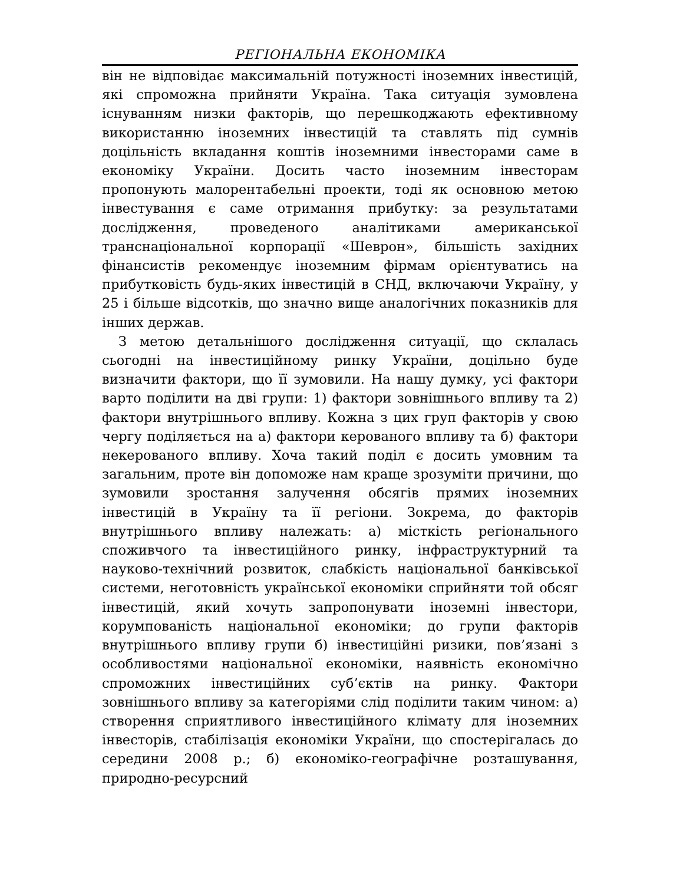РЕГІОНАЛЬНА ЕКОНОМІКА
він не відповідає максимальній потужності іноземних інвестицій, які спроможна прийняти Україна. Така ситуація зумовлена існуванням низки факторів, що перешкоджають ефективному використанню іноземних інвестицій та ставлять під сумнів доцільність вкладання коштів іноземними інвесторами саме в економіку України. Досить часто іноземним інвесторам пропонують малорентабельні проекти, тоді як основною метою інвестування є саме отримання прибутку: за результатами дослідження, проведеного аналітиками американської транснаціональної корпорації «Шеврон», більшість західних фінансистів рекомендує іноземним фірмам орієнтуватись на прибутковість будь-яких інвестицій в СНД, включаючи Україну, у 25 і більше відсотків, що значно вище аналогічних показників для інших держав.
З метою детальнішого дослідження ситуації, що склалась сьогодні на інвестиційному ринку України, доцільно буде визначити фактори, що її зумовили. На нашу думку, усі фактори варто поділити на дві групи: 1) фактори зовнішнього впливу та 2) фактори внутрішнього впливу. Кожна з цих груп факторів у свою чергу поділяється на а) фактори керованого впливу та б) фактори некерованого впливу. Хоча такий поділ є досить умовним та загальним, проте він допоможе нам краще зрозуміти причини, що зумовили зростання залучення обсягів прямих іноземних інвестицій в Україну та її регіони. Зокрема, до факторів внутрішнього впливу належать: а) місткість регіонального споживчого та інвестиційного ринку, інфраструктурний та науково-технічний розвиток, слабкість національної банківської системи, неготовність української економіки сприйняти той обсяг інвестицій, який хочуть запропонувати іноземні інвестори, корумпованість національної економіки; до групи факторів внутрішнього впливу групи б) інвестиційні ризики, пов’язані з особливостями національної економіки, наявність економічно спроможних інвестиційних суб’єктів на ринку. Фактори зовнішнього впливу за категоріями слід поділити таким чином: а) створення сприятливого інвестиційного клімату для іноземних інвесторів, стабілізація економіки України, що спостерігалась до середини 2008 р.; б) економіко-географічне розташування, природно-ресурсний